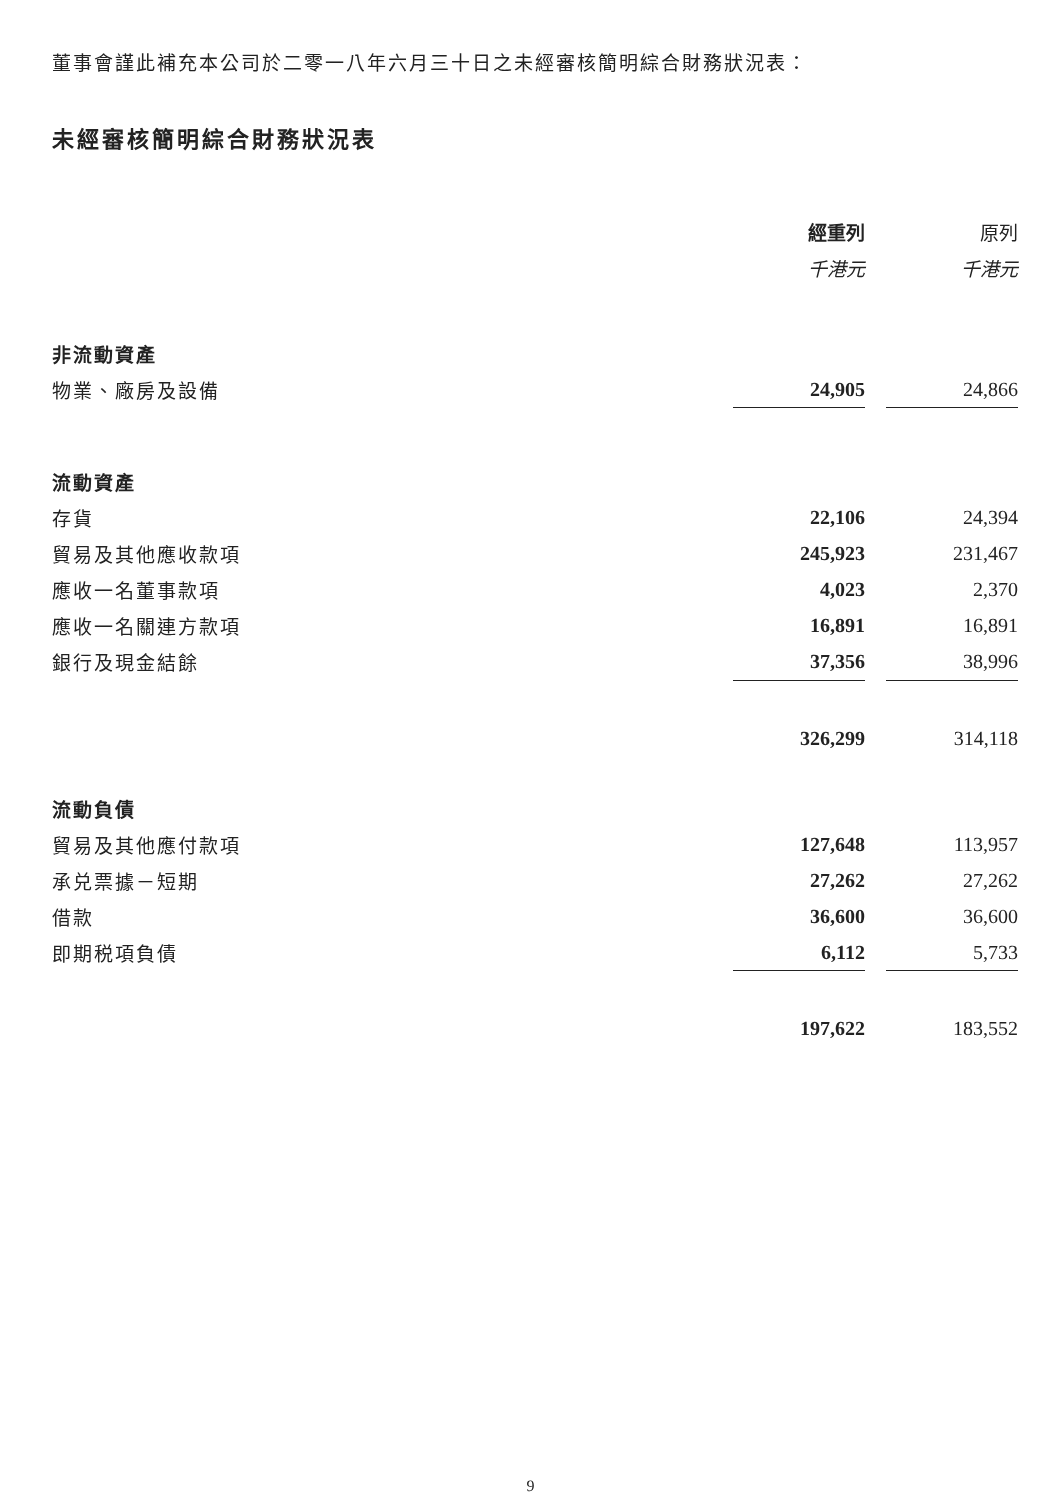董事會謹此補充本公司於二零一八年六月三十日之未經審核簡明綜合財務狀況表：
未經審核簡明綜合財務狀況表
| | 經重列 | | 原列 |
| | 千港元 | | 千港元 |
| 非流動資產 | | | |
| 物業、廠房及設備 | 24,905 | | 24,866 |
| 流動資產 | | | |
| 存貨 | 22,106 | | 24,394 |
| 貿易及其他應收款項 | 245,923 | | 231,467 |
| 應收一名董事款項 | 4,023 | | 2,370 |
| 應收一名關連方款項 | 16,891 | | 16,891 |
| 銀行及現金結餘 | 37,356 | | 38,996 |
| | 326,299 | | 314,118 |
| 流動負債 | | | |
| 貿易及其他應付款項 | 127,648 | | 113,957 |
| 承兑票據－短期 | 27,262 | | 27,262 |
| 借款 | 36,600 | | 36,600 |
| 即期税項負債 | 6,112 | | 5,733 |
| | 197,622 | | 183,552 |
9